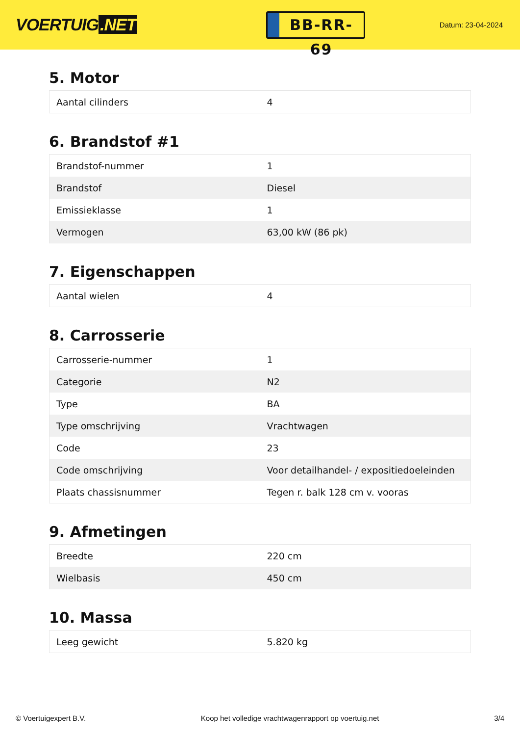VOERTUIG.NET
BB-RR-69
Datum: 23-04-2024
5. Motor
| Aantal cilinders | 4 |
6. Brandstof #1
| Brandstof-nummer | 1 |
| Brandstof | Diesel |
| Emissieklasse | 1 |
| Vermogen | 63,00 kW (86 pk) |
7. Eigenschappen
| Aantal wielen | 4 |
8. Carrosserie
| Carrosserie-nummer | 1 |
| Categorie | N2 |
| Type | BA |
| Type omschrijving | Vrachtwagen |
| Code | 23 |
| Code omschrijving | Voor detailhandel- / expositiedoeleinden |
| Plaats chassisnummer | Tegen r. balk 128 cm v. vooras |
9. Afmetingen
| Breedte | 220 cm |
| Wielbasis | 450 cm |
10. Massa
| Leeg gewicht | 5.820 kg |
© Voertuigexpert B.V. Koop het volledige vrachtwagenrapport op voertuig.net 3/4